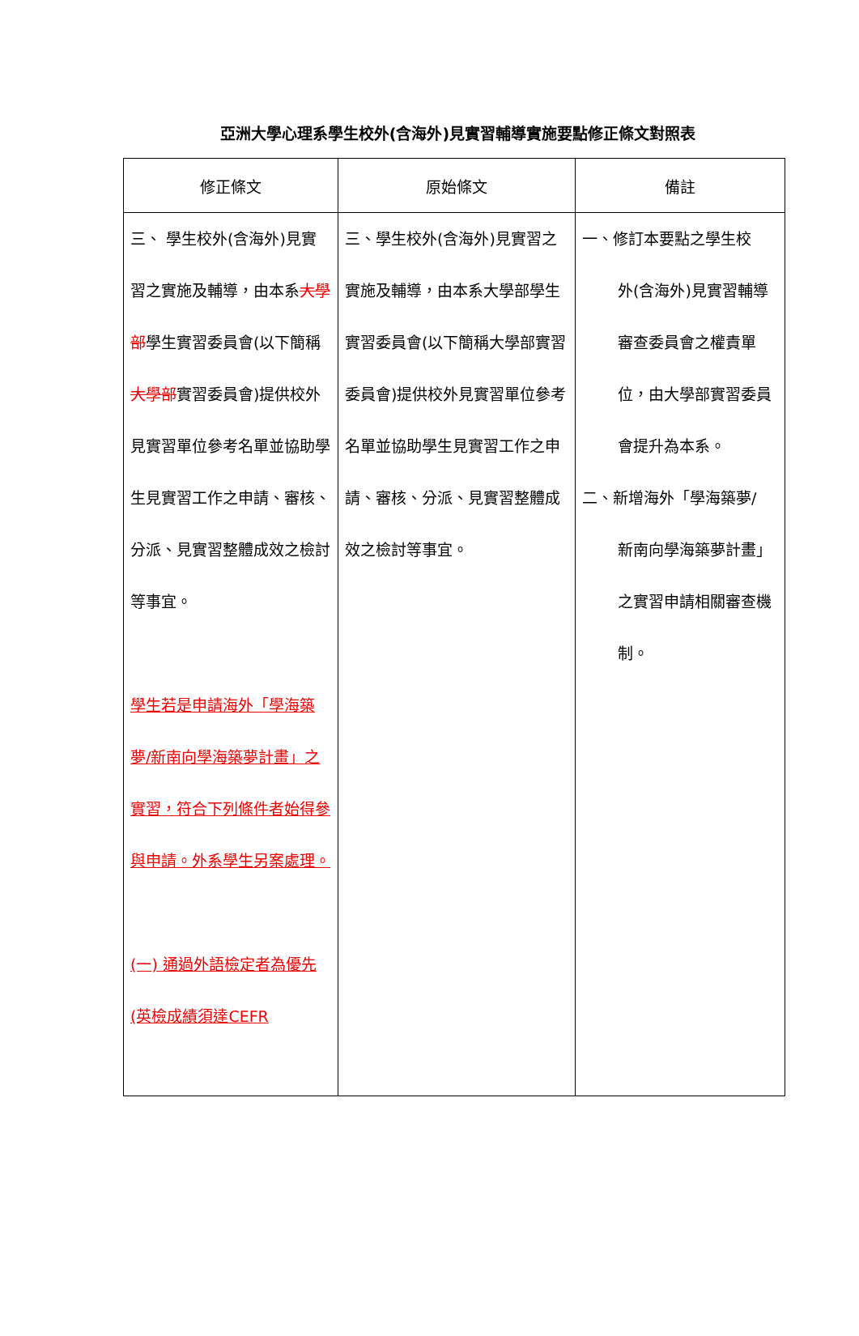亞洲大學心理系學生校外(含海外)見實習輔導實施要點修正條文對照表
| 修正條文 | 原始條文 | 備註 |
| --- | --- | --- |
| 三、 學生校外(含海外)見實習之實施及輔導，由本系 大學部 學生實習委員會(以下簡稱 大學部 實習委員會)提供校外見實習單位參考名單並協助學生見實習工作之申請、審核、分派、見實習整體成效之檢討等事宜。 學生若是申請海外「學海築夢/新南向學海築夢計畫」之實習，符合下列條件者始得參與申請。外系學生另案處理。 (一) 通過外語檢定者為優先(英檢成績須達CEFR | 三、學生校外(含海外)見實習之實施及輔導，由本系大學部學生實習委員會(以下簡稱大學部實習委員會)提供校外見實習單位參考名單並協助學生見實習工作之申請、審核、分派、見實習整體成效之檢討等事宜。 | 一、修訂本要點之學生校 外(含海外)見實習輔導審查委員會之權責單位，由大學部實習委員會提升為本系。 二、新增海外「學海築夢/ 新南向學海築夢計畫」之實習申請相關審查機制。 |